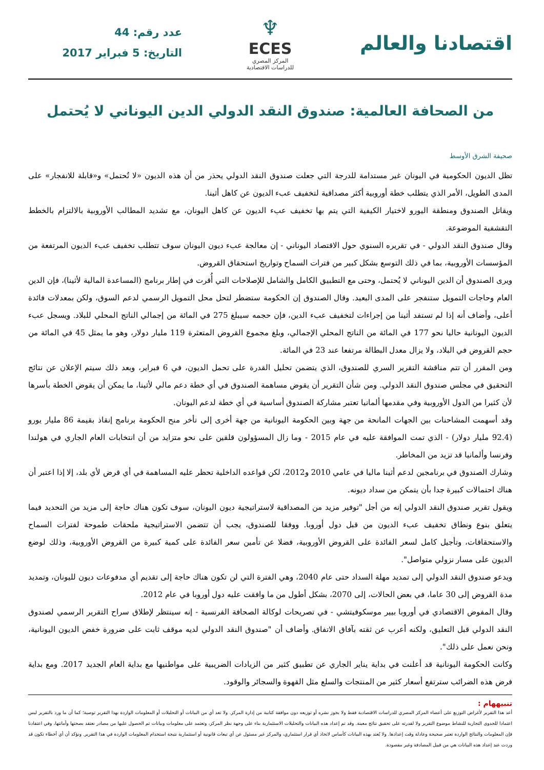اقتصادنا والعالم
♆
ECES
المركز المصري
للدراسات الاقتصادية
عدد رقم: 44
التاريخ: 5 فبراير 2017
من الصحافة العالمية: صندوق النقد الدولي الدين اليوناني لا يُحتمل
صحيفة الشرق الأوسط
تظل الديون الحكومية في اليونان غير مستدامة للدرجة التي جعلت صندوق النقد الدولي يحذر من أن هذه الديون «لا تُحتمل» و«قابلة للانفجار» على المدى الطويل، الأمر الذي يتطلب خطة أوروبية أكثر مصداقية لتخفيف عبء الديون عن كاهل أثينا.
ويقاتل الصندوق ومنطقة اليورو لاختيار الكيفية التي يتم بها تخفيف عبء الديون عن كاهل اليونان، مع تشديد المطالب الأوروبية بالالتزام بالخطط التقشفية الموضوعة.
وقال صندوق النقد الدولي - في تقريره السنوي حول الاقتصاد اليوناني - إن معالجة عبء ديون اليونان سوف تتطلب تخفيف عبء الديون المرتفعة من المؤسسات الأوروبية، بما في ذلك التوسع بشكل كبير من فترات السماح وتواريخ استحقاق القروض.
ويرى الصندوق أن الدين اليوناني لا يُحتمل، وحتى مع التطبيق الكامل والشامل للإصلاحات التي أُقرت في إطار برنامج (المساعدة المالية لأثينا)، فإن الدين العام وحاجات التمويل ستنفجر على المدى البعيد. وقال الصندوق إن الحكومة ستضطر لتحل محل التمويل الرسمي لدعم السوق، ولكن بمعدلات فائدة أعلى، وأضاف أنه إذا لم تستفد أثينا من إجراءات لتخفيف عبء الدين، فإن حجمه سيبلغ 275 في المائة من إجمالي الناتج المحلي للبلاد. ويسجل عبء الديون اليونانية حاليا نحو 177 في المائة من الناتج المحلي الإجمالي، وبلغ مجموع القروض المتعثرة 119 مليار دولار، وهو ما يمثل 45 في المائة من حجم القروض في البلاد، ولا يزال معدل البطالة مرتفعا عند 23 في المائة.
ومن المقرر أن تتم مناقشة التقرير السري للصندوق، الذي يتضمن تحليل القدرة على تحمل الديون، في 6 فبراير، وبعد ذلك سيتم الإعلان عن نتائج التحقيق في مجلس صندوق النقد الدولي. ومن شأن التقرير أن يقوض مساهمة الصندوق في أي خطة دعم مالي لأثينا، ما يمكن أن يقوض الخطة بأسرها لأن كثيرا من الدول الأوروبية وفي مقدمها ألمانيا تعتبر مشاركة الصندوق أساسية في أي خطة لدعم اليونان.
وقد أسهمت المشاحنات بين الجهات المانحة من جهة وبين الحكومة اليونانية من جهة أخرى إلى تأخر منح الحكومة برنامج إنقاذ بقيمة 86 مليار يورو (92.4 مليار دولار) - الذي تمت الموافقة عليه في عام 2015 - وما زال المسؤولون قلقين على نحو متزايد من أن انتخابات العام الجاري في هولندا وفرنسا وألمانيا قد تزيد من المخاطر.
وشارك الصندوق في برنامجين لدعم أثينا ماليا في عامي 2010 و2012، لكن قواعده الداخلية تحظر عليه المساهمة في أي قرض لأي بلد، إلا إذا اعتبر أن هناك احتمالات كبيرة جدا بأن يتمكن من سداد ديونه.
ويقول تقرير صندوق النقد الدولي إنه من أجل "توفير مزيد من المصداقية لاستراتيجية ديون اليونان، سوف تكون هناك حاجة إلى مزيد من التحديد فيما يتعلق بنوع ونطاق تخفيف عبء الديون من قبل دول أوروبا. ووفقا للصندوق، يجب أن تتضمن الاستراتيجية ملحقات طموحة لفترات السماح والاستحقاقات، وتأجيل كامل لسعر الفائدة على القروض الأوروبية، فضلا عن تأمين سعر الفائدة على كمية كبيرة من القروض الأوروبية، وذلك لوضع الديون على مسار نزولي متواصل".
ويدعو صندوق النقد الدولي إلى تمديد مهلة السداد حتى عام 2040، وهي الفترة التي لن تكون هناك حاجة إلى تقديم أي مدفوعات ديون لليونان، وتمديد مدة القروض إلى 30 عاما، في بعض الحالات، إلى 2070، بشكل أطول من ما وافقت عليه دول أوروبا في عام 2012.
وقال المفوض الاقتصادي في أوروبا بيير موسكوفيتشي - في تصريحات لوكالة الصحافة الفرنسية - إنه سينتظر لإطلاق سراح التقرير الرسمي لصندوق النقد الدولي قبل التعليق، ولكنه أعرب عن ثقته بآفاق الاتفاق. وأضاف أن "صندوق النقد الدولي لديه موقف ثابت على ضرورة خفض الديون اليونانية، ونحن نعمل على ذلك".
وكانت الحكومة اليونانية قد أعلنت في بداية يناير الجاري عن تطبيق كثير من الزيادات الضريبية على مواطنيها مع بداية العام الجديد 2017. ومع بداية فرض هذه الضرائب سترتفع أسعار كثير من المنتجات والسلع مثل القهوة والسجائر والوقود.
تنبيههام :
أعد هذا التقرير لأغراض التوزيع على أعضاء المركز المصري للدراسات الاقتصادية فقط ولا يجوز نشره أو توزيعه دون موافقة كتابية من إدارة المركز. ولا تعد أي من البيانات أو التحليلات أو المعلومات الواردة بهذا التقرير توصية؛ كما أن ما ورد بالتقرير ليس اعتمادا للجدوى التجارية للنشاط موضوع التقرير ولا لقدرته على تحقيق نتائج معينة. وقد تم إعداد هذه البيانات والتحليلات الاستثمارية بناء على وجهة نظر المركز، وتعتمد على معلومات وبيانات تم الحصول عليها من مصادر نعتقد بصحتها وأمانتها، وفي اعتقادنا فإن المعلومات والنتائج الواردة تعتبر صحيحة وعادلة وقت إعدادها. ولا يُعتد بهذه البيانات كأساس لاتخاذ أي قرار استثماري، والمركز غير مسئول عن أي تبعات قانونية أو استثمارية نتيجة استخدام المعلومات الواردة في هذا التقرير. ونؤكد أن أي أخطاء تكون قد وردت عند إعداد هذه البيانات هي من قبيل المصادفة وغير مقصودة.